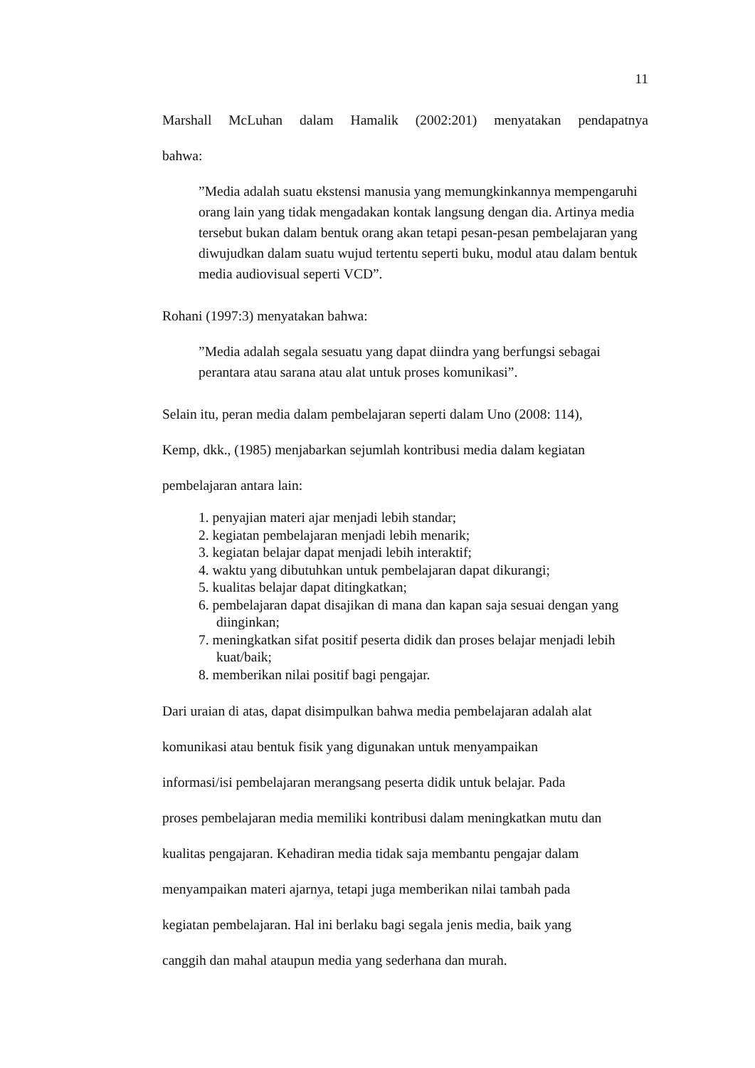11
Marshall McLuhan dalam Hamalik (2002:201) menyatakan pendapatnya
bahwa:
”Media adalah suatu ekstensi manusia yang memungkinkannya mempengaruhi orang lain yang tidak mengadakan kontak langsung dengan dia. Artinya media tersebut bukan dalam bentuk orang akan tetapi pesan-pesan pembelajaran yang diwujudkan dalam suatu wujud tertentu seperti buku, modul atau dalam bentuk media audiovisual seperti VCD”.
Rohani (1997:3) menyatakan bahwa:
”Media adalah segala sesuatu yang dapat diindra yang berfungsi sebagai perantara atau sarana atau alat untuk proses komunikasi”.
Selain itu, peran media dalam pembelajaran seperti dalam Uno (2008: 114),
Kemp, dkk., (1985) menjabarkan sejumlah kontribusi media dalam kegiatan
pembelajaran antara lain:
1. penyajian materi ajar menjadi lebih standar;
2. kegiatan pembelajaran menjadi lebih menarik;
3. kegiatan belajar dapat menjadi lebih interaktif;
4. waktu yang dibutuhkan untuk pembelajaran dapat dikurangi;
5. kualitas belajar dapat ditingkatkan;
6. pembelajaran dapat disajikan di mana dan kapan saja sesuai dengan yang diinginkan;
7. meningkatkan sifat positif peserta didik dan proses belajar menjadi lebih kuat/baik;
8. memberikan nilai positif bagi pengajar.
Dari uraian di atas, dapat disimpulkan bahwa media pembelajaran adalah alat
komunikasi atau bentuk fisik yang digunakan untuk menyampaikan
informasi/isi pembelajaran merangsang peserta didik untuk belajar. Pada
proses pembelajaran media memiliki kontribusi dalam meningkatkan mutu dan
kualitas pengajaran. Kehadiran media tidak saja membantu pengajar dalam
menyampaikan materi ajarnya, tetapi juga memberikan nilai tambah pada
kegiatan pembelajaran. Hal ini berlaku bagi segala jenis media, baik yang
canggih dan mahal ataupun media yang sederhana dan murah.